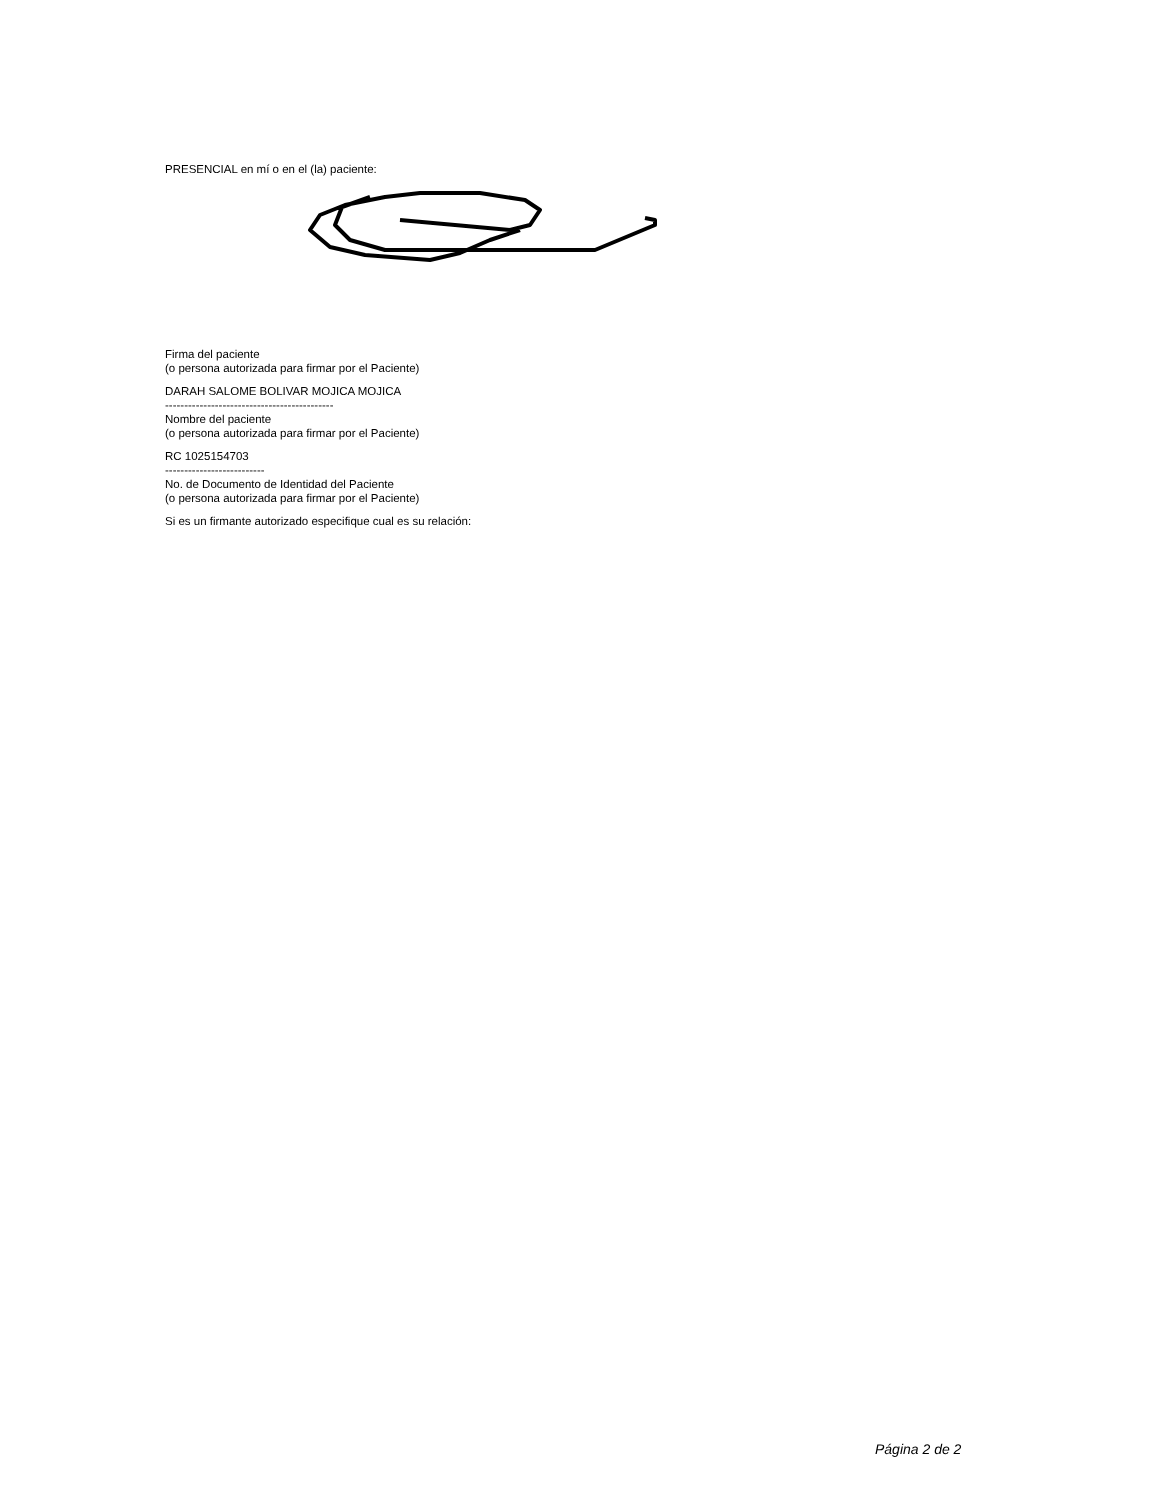PRESENCIAL en mí o en el (la) paciente:
Firma del paciente
(o persona autorizada para firmar por el Paciente)
DARAH SALOME BOLIVAR MOJICA MOJICA
--------------------------------------------
Nombre del paciente
(o persona autorizada para firmar por el Paciente)
RC 1025154703
--------------------------
No. de Documento de Identidad del Paciente
(o persona autorizada para firmar por el Paciente)
Si es un firmante autorizado especifique cual es su relación:
Página 2 de 2